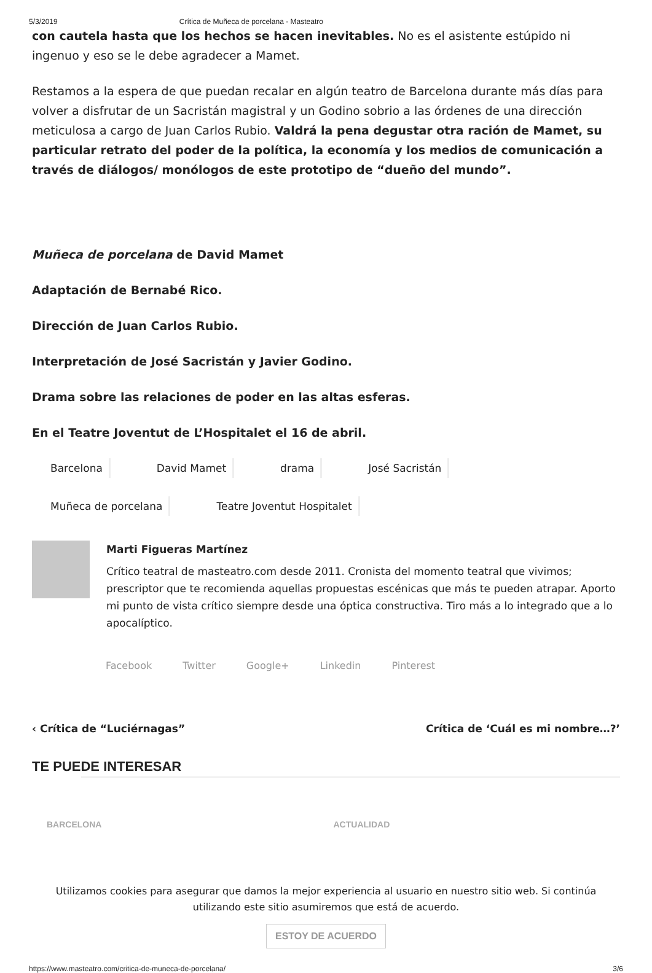5/3/2019 Crítica de Muñeca de porcelana - Masteatro
con cautela hasta que los hechos se hacen inevitables. No es el asistente estúpido ni ingenuo y eso se le debe agradecer a Mamet.
Restamos a la espera de que puedan recalar en algún teatro de Barcelona durante más días para volver a disfrutar de un Sacristán magistral y un Godino sobrio a las órdenes de una dirección meticulosa a cargo de Juan Carlos Rubio. Valdrá la pena degustar otra ración de Mamet, su particular retrato del poder de la política, la economía y los medios de comunicación a través de diálogos/ monólogos de este prototipo de “dueño del mundo”.
Muñeca de porcelana de David Mamet
Adaptación de Bernabé Rico.
Dirección de Juan Carlos Rubio.
Interpretación de José Sacristán y Javier Godino.
Drama sobre las relaciones de poder en las altas esferas.
En el Teatre Joventut de L’Hospitalet el 16 de abril.
Barcelona David Mamet drama José Sacristán Muñeca de porcelana Teatre Joventut Hospitalet
Marti Figueras Martínez
Crítico teatral de masteatro.com desde 2011. Cronista del momento teatral que vivimos; prescriptor que te recomienda aquellas propuestas escénicas que más te pueden atrapar. Aporto mi punto de vista crítico siempre desde una óptica constructiva. Tiro más a lo integrado que a lo apocalíptico.
Facebook Twitter Google+ Linkedin Pinterest
‹ Crítica de “Luciérnagas” Crítica de ‘Cuál es mi nombre…?’
TE PUEDE INTERESAR
BARCELONA ACTUALIDAD
Utilizamos cookies para asegurar que damos la mejor experiencia al usuario en nuestro sitio web. Si continúa utilizando este sitio asumiremos que está de acuerdo.
ESTOY DE ACUERDO
https://www.masteatro.com/critica-de-muneca-de-porcelana/ 3/6